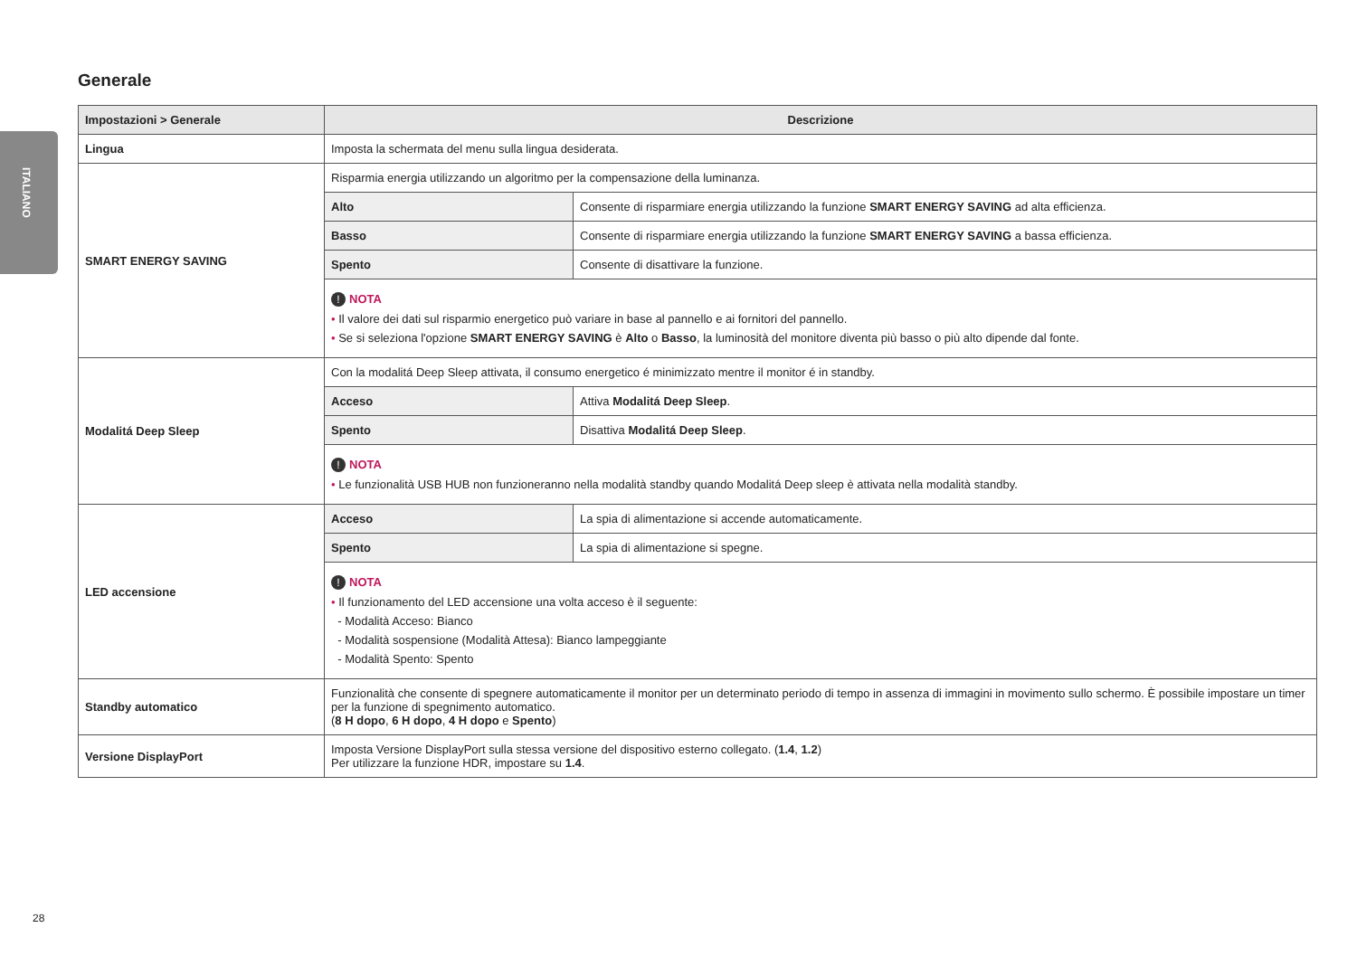ITALIANO
Generale
| Impostazioni > Generale | Descrizione | |
| --- | --- | --- |
| Lingua | Imposta la schermata del menu sulla lingua desiderata. | |
| SMART ENERGY SAVING | Risparmia energia utilizzando un algoritmo per la compensazione della luminanza. | |
| | Alto | Consente di risparmiare energia utilizzando la funzione SMART ENERGY SAVING ad alta efficienza. |
| | Basso | Consente di risparmiare energia utilizzando la funzione SMART ENERGY SAVING a bassa efficienza. |
| | Spento | Consente di disattivare la funzione. |
| | ! NOTA • Il valore dei dati sul risparmio energetico può variare in base al pannello e ai fornitori del pannello. • Se si seleziona l'opzione SMART ENERGY SAVING è Alto o Basso , la luminosità del monitore diventa più basso o più alto dipende dal fonte. | |
| Modalitá Deep Sleep | Con la modalitá Deep Sleep attivata, il consumo energetico é minimizzato mentre il monitor é in standby. | |
| | Acceso | Attiva Modalitá Deep Sleep . |
| | Spento | Disattiva Modalitá Deep Sleep . |
| | ! NOTA • Le funzionalità USB HUB non funzioneranno nella modalità standby quando Modalitá Deep sleep è attivata nella modalità standby. | |
| LED accensione | Acceso | La spia di alimentazione si accende automaticamente. |
| | Spento | La spia di alimentazione si spegne. |
| | ! NOTA • Il funzionamento del LED accensione una volta acceso è il seguente: - Modalità Acceso: Bianco - Modalità sospensione (Modalità Attesa): Bianco lampeggiante - Modalità Spento: Spento | |
| Standby automatico | Funzionalità che consente di spegnere automaticamente il monitor per un determinato periodo di tempo in assenza di immagini in movimento sullo schermo. È possibile impostare un timer per la funzione di spegnimento automatico. ( 8 H dopo , 6 H dopo , 4 H dopo e Spento ) | |
| Versione DisplayPort | Imposta Versione DisplayPort sulla stessa versione del dispositivo esterno collegato. ( 1.4 , 1.2 ) Per utilizzare la funzione HDR, impostare su 1.4 . | |
28